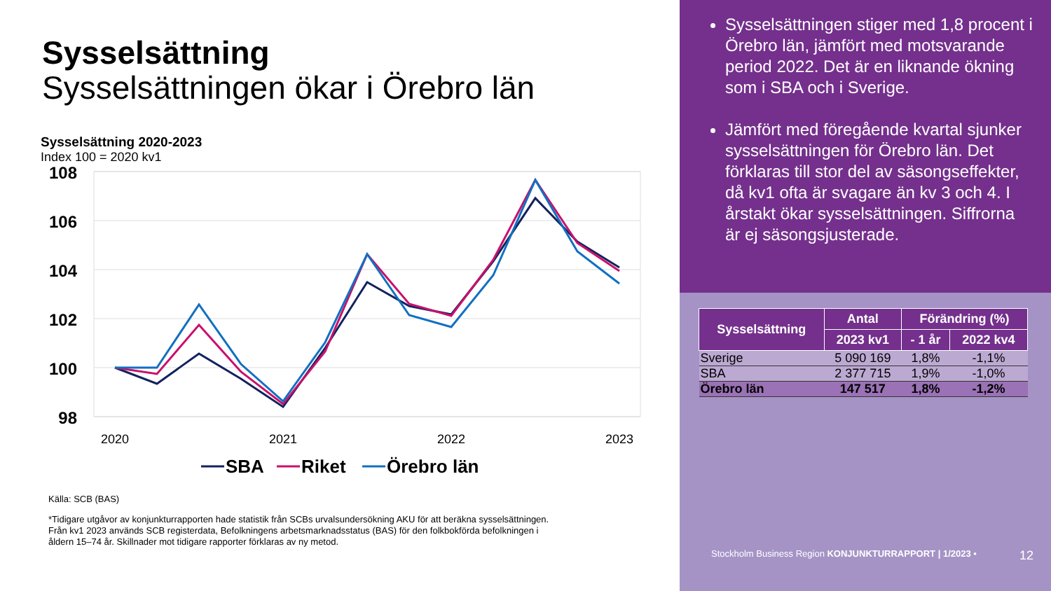Sysselsättning
Sysselsättningen ökar i Örebro län
Sysselsättning 2020-2023
Index 100 = 2020 kv1
108
106
104
102
100
98
2020
2021
2022
2023
SBA
Riket
Örebro län
Källa: SCB (BAS)
*Tidigare utgåvor av konjunkturrapporten hade statistik från SCBs urvalsundersökning AKU för att beräkna sysselsättningen. Från kv1 2023 används SCB registerdata, Befolkningens arbetsmarknadsstatus (BAS) för den folkbokförda befolkningen i åldern 15–74 år. Skillnader mot tidigare rapporter förklaras av ny metod.
Sysselsättningen stiger med 1,8 procent i Örebro län, jämfört med motsvarande period 2022. Det är en liknande ökning som i SBA och i Sverige.
Jämfört med föregående kvartal sjunker sysselsättningen för Örebro län. Det förklaras till stor del av säsongseffekter, då kv1 ofta är svagare än kv 3 och 4. I årstakt ökar sysselsättningen. Siffrorna är ej säsongsjusterade.
| Sysselsättning | Antal | Förändring (%) | |
| --- | --- | --- | --- |
| | 2023 kv1 | - 1 år | 2022 kv4 |
| Sverige | 5 090 169 | 1,8% | -1,1% |
| SBA | 2 377 715 | 1,9% | -1,0% |
| Örebro län | 147 517 | 1,8% | -1,2% |
Stockholm Business Region KONJUNKTURRAPPORT | 1/2023 • 12